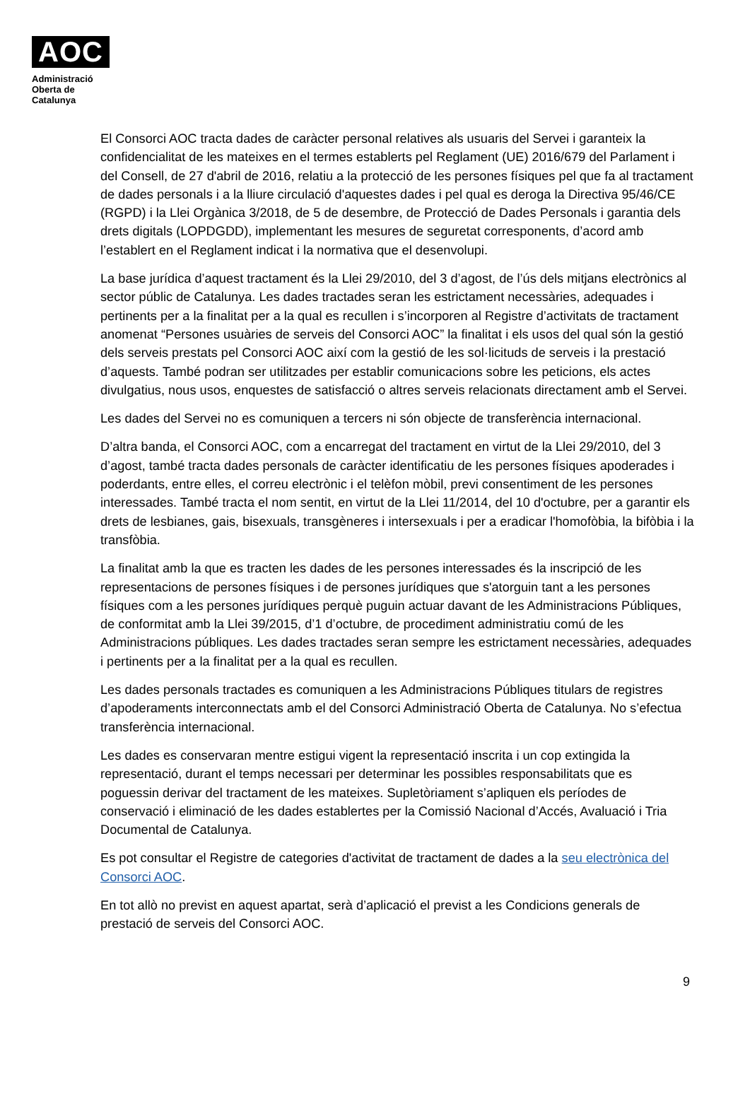AOC
Administració
Oberta de
Catalunya
El Consorci AOC tracta dades de caràcter personal relatives als usuaris del Servei i garanteix la confidencialitat de les mateixes en el termes establerts pel Reglament (UE) 2016/679 del Parlament i del Consell, de 27 d'abril de 2016, relatiu a la protecció de les persones físiques pel que fa al tractament de dades personals i a la lliure circulació d'aquestes dades i pel qual es deroga la Directiva 95/46/CE (RGPD) i la Llei Orgànica 3/2018, de 5 de desembre, de Protecció de Dades Personals i garantia dels drets digitals (LOPDGDD), implementant les mesures de seguretat corresponents, d’acord amb l’establert en el Reglament indicat i la normativa que el desenvolupi.
La base jurídica d’aquest tractament és la Llei 29/2010, del 3 d’agost, de l’ús dels mitjans electrònics al sector públic de Catalunya. Les dades tractades seran les estrictament necessàries, adequades i pertinents per a la finalitat per a la qual es recullen i s’incorporen al Registre d’activitats de tractament anomenat “Persones usuàries de serveis del Consorci AOC” la finalitat i els usos del qual són la gestió dels serveis prestats pel Consorci AOC així com la gestió de les sol·licituds de serveis i la prestació d’aquests. També podran ser utilitzades per establir comunicacions sobre les peticions, els actes divulgatius, nous usos, enquestes de satisfacció o altres serveis relacionats directament amb el Servei.
Les dades del Servei no es comuniquen a tercers ni són objecte de transferència internacional.
D’altra banda, el Consorci AOC, com a encarregat del tractament en virtut de la Llei 29/2010, del 3 d’agost, també tracta dades personals de caràcter identificatiu de les persones físiques apoderades i poderdants, entre elles, el correu electrònic i el telèfon mòbil, previ consentiment de les persones interessades. També tracta el nom sentit, en virtut de la Llei 11/2014, del 10 d'octubre, per a garantir els drets de lesbianes, gais, bisexuals, transgèneres i intersexuals i per a eradicar l'homofòbia, la bifòbia i la transfòbia.
La finalitat amb la que es tracten les dades de les persones interessades és la inscripció de les representacions de persones físiques i de persones jurídiques que s'atorguin tant a les persones físiques com a les persones jurídiques perquè puguin actuar davant de les Administracions Públiques, de conformitat amb la Llei 39/2015, d’1 d’octubre, de procediment administratiu comú de les Administracions públiques. Les dades tractades seran sempre les estrictament necessàries, adequades i pertinents per a la finalitat per a la qual es recullen.
Les dades personals tractades es comuniquen a les Administracions Públiques titulars de registres d’apoderaments interconnectats amb el del Consorci Administració Oberta de Catalunya. No s’efectua transferència internacional.
Les dades es conservaran mentre estigui vigent la representació inscrita i un cop extingida la representació, durant el temps necessari per determinar les possibles responsabilitats que es poguessin derivar del tractament de les mateixes. Supletòriament s’apliquen els períodes de conservació i eliminació de les dades establertes per la Comissió Nacional d’Accés, Avaluació i Tria Documental de Catalunya.
Es pot consultar el Registre de categories d'activitat de tractament de dades a la seu electrònica del Consorci AOC.
En tot allò no previst en aquest apartat, serà d’aplicació el previst a les Condicions generals de prestació de serveis del Consorci AOC.
9